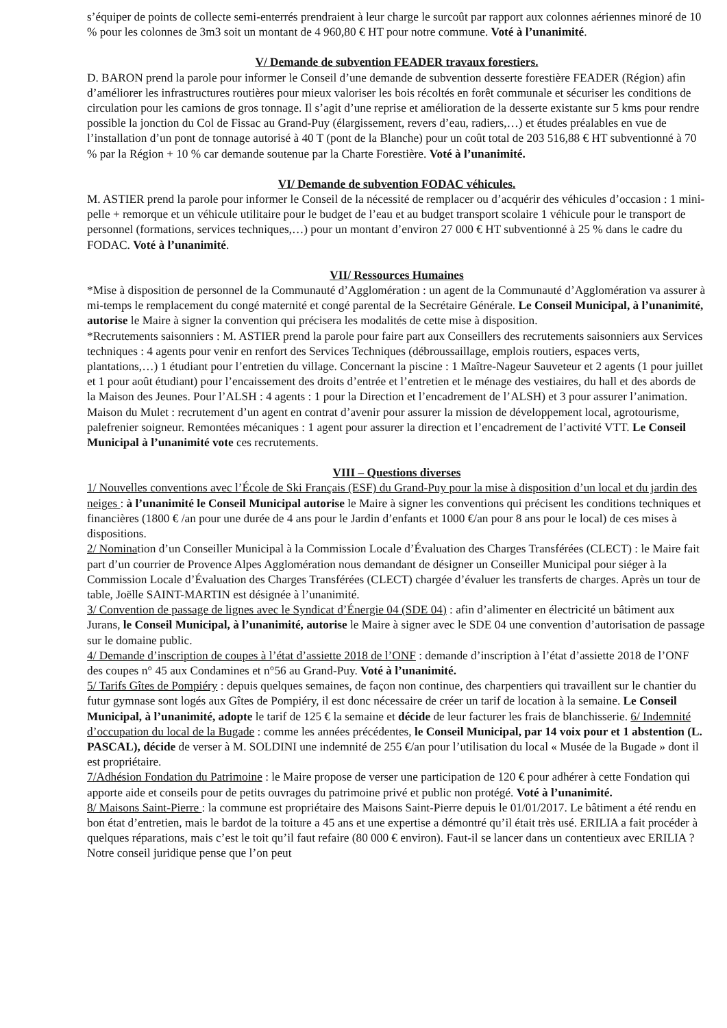s’équiper de points de collecte semi-enterrés prendraient à leur charge le surcoût par rapport aux colonnes aériennes minoré de 10 % pour les colonnes de 3m3 soit un montant de 4 960,80 € HT pour notre commune. Voté à l’unanimité.
V/ Demande de subvention FEADER travaux forestiers.
D. BARON prend la parole pour informer le Conseil d’une demande de subvention desserte forestière FEADER (Région) afin d’améliorer les infrastructures routières pour mieux valoriser les bois récoltés en forêt communale et sécuriser les conditions de circulation pour les camions de gros tonnage. Il s’agit d’une reprise et amélioration de la desserte existante sur 5 kms pour rendre possible la jonction du Col de Fissac au Grand-Puy (élargissement, revers d’eau, radiers,…) et études préalables en vue de l’installation d’un pont de tonnage autorisé à 40 T (pont de la Blanche) pour un coût total de 203 516,88 € HT subventionné à 70 % par la Région + 10 % car demande soutenue par la Charte Forestière. Voté à l’unanimité.
VI/ Demande de subvention FODAC véhicules.
M. ASTIER prend la parole pour informer le Conseil de la nécessité de remplacer ou d’acquérir des véhicules d’occasion : 1 mini-pelle + remorque et un véhicule utilitaire pour le budget de l’eau et au budget transport scolaire 1 véhicule pour le transport de personnel (formations, services techniques,…) pour un montant d’environ 27 000 € HT subventionné à 25 % dans le cadre du FODAC. Voté à l’unanimité.
VII/ Ressources Humaines
*Mise à disposition de personnel de la Communauté d’Agglomération : un agent de la Communauté d’Agglomération va assurer à mi-temps le remplacement du congé maternité et congé parental de la Secrétaire Générale. Le Conseil Municipal, à l’unanimité, autorise le Maire à signer la convention qui précisera les modalités de cette mise à disposition.
*Recrutements saisonniers : M. ASTIER prend la parole pour faire part aux Conseillers des recrutements saisonniers aux Services techniques : 4 agents pour venir en renfort des Services Techniques (débroussaillage, emplois routiers, espaces verts, plantations,…) 1 étudiant pour l’entretien du village. Concernant la piscine : 1 Maître-Nageur Sauveteur et 2 agents (1 pour juillet et 1 pour août étudiant) pour l’encaissement des droits d’entrée et l’entretien et le ménage des vestiaires, du hall et des abords de la Maison des Jeunes. Pour l’ALSH : 4 agents : 1 pour la Direction et l’encadrement de l’ALSH) et 3 pour assurer l’animation. Maison du Mulet : recrutement d’un agent en contrat d’avenir pour assurer la mission de développement local, agrotourisme, palefrenier soigneur. Remontées mécaniques : 1 agent pour assurer la direction et l’encadrement de l’activité VTT. Le Conseil Municipal à l’unanimité vote ces recrutements.
VIII – Questions diverses
1/ Nouvelles conventions avec l’École de Ski Français (ESF) du Grand-Puy pour la mise à disposition d’un local et du jardin des neiges : à l’unanimité le Conseil Municipal autorise le Maire à signer les conventions qui précisent les conditions techniques et financières (1800 € /an pour une durée de 4 ans pour le Jardin d’enfants et 1000 €/an pour 8 ans pour le local) de ces mises à dispositions.
2/ Nomination d’un Conseiller Municipal à la Commission Locale d’Évaluation des Charges Transférées (CLECT) : le Maire fait part d’un courrier de Provence Alpes Agglomération nous demandant de désigner un Conseiller Municipal pour siéger à la Commission Locale d’Évaluation des Charges Transférées (CLECT) chargée d’évaluer les transferts de charges. Après un tour de table, Joëlle SAINT-MARTIN est désignée à l’unanimité.
3/ Convention de passage de lignes avec le Syndicat d’Énergie 04 (SDE 04) : afin d’alimenter en électricité un bâtiment aux Jurans, le Conseil Municipal, à l’unanimité, autorise le Maire à signer avec le SDE 04 une convention d’autorisation de passage sur le domaine public.
4/ Demande d’inscription de coupes à l’état d’assiette 2018 de l’ONF : demande d’inscription à l’état d’assiette 2018 de l’ONF des coupes n° 45 aux Condamines et n°56 au Grand-Puy. Voté à l’unanimité.
5/ Tarifs Gîtes de Pompiéry : depuis quelques semaines, de façon non continue, des charpentiers qui travaillent sur le chantier du futur gymnase sont logés aux Gîtes de Pompiéry, il est donc nécessaire de créer un tarif de location à la semaine. Le Conseil Municipal, à l’unanimité, adopte le tarif de 125 € la semaine et décide de leur facturer les frais de blanchisserie. 6/ Indemnité d’occupation du local de la Bugade : comme les années précédentes, le Conseil Municipal, par 14 voix pour et 1 abstention (L. PASCAL), décide de verser à M. SOLDINI une indemnité de 255 €/an pour l’utilisation du local « Musée de la Bugade » dont il est propriétaire.
7/Adhésion Fondation du Patrimoine : le Maire propose de verser une participation de 120 € pour adhérer à cette Fondation qui apporte aide et conseils pour de petits ouvrages du patrimoine privé et public non protégé. Voté à l’unanimité.
8/ Maisons Saint-Pierre : la commune est propriétaire des Maisons Saint-Pierre depuis le 01/01/2017. Le bâtiment a été rendu en bon état d’entretien, mais le bardot de la toiture a 45 ans et une expertise a démontré qu’il était très usé. ERILIA a fait procéder à quelques réparations, mais c’est le toit qu’il faut refaire (80 000 € environ). Faut-il se lancer dans un contentieux avec ERILIA ? Notre conseil juridique pense que l’on peut